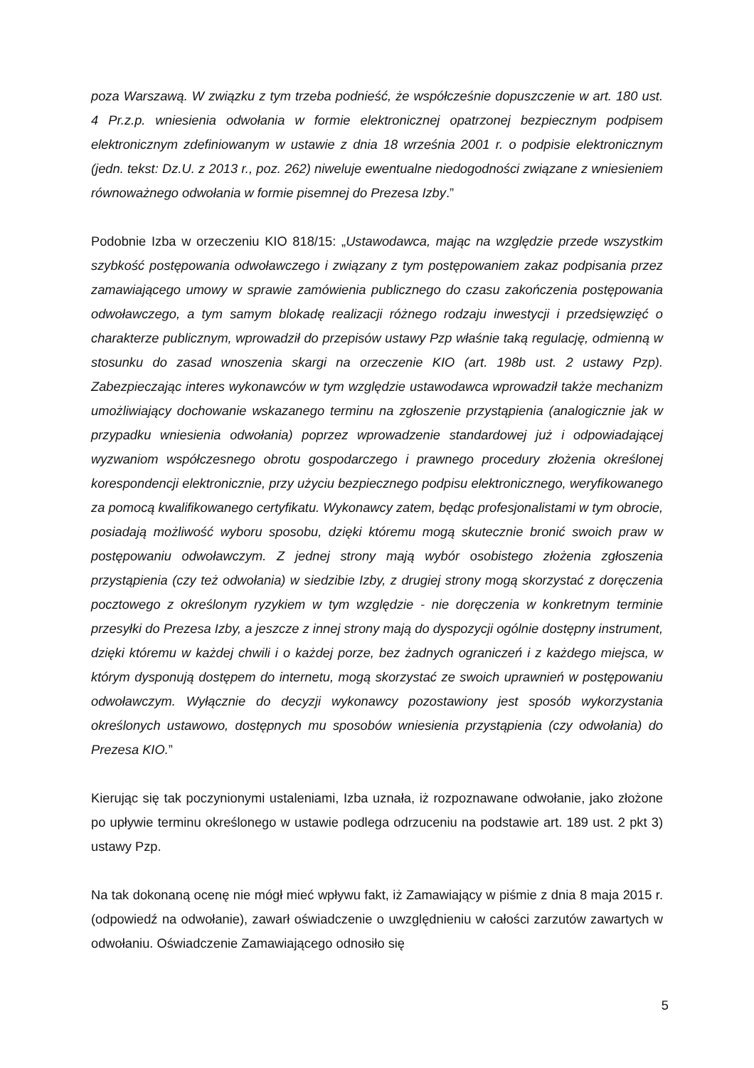poza Warszawą. W związku z tym trzeba podnieść, że współcześnie dopuszczenie w art. 180 ust. 4 Pr.z.p. wniesienia odwołania w formie elektronicznej opatrzonej bezpiecznym podpisem elektronicznym zdefiniowanym w ustawie z dnia 18 września 2001 r. o podpisie elektronicznym (jedn. tekst: Dz.U. z 2013 r., poz. 262) niweluje ewentualne niedogodności związane z wniesieniem równoważnego odwołania w formie pisemnej do Prezesa Izby.”
Podobnie Izba w orzeczeniu KIO 818/15: „Ustawodawca, mając na względzie przede wszystkim szybkość postępowania odwoławczego i związany z tym postępowaniem zakaz podpisania przez zamawiającego umowy w sprawie zamówienia publicznego do czasu zakończenia postępowania odwoławczego, a tym samym blokadę realizacji różnego rodzaju inwestycji i przedsięwzięć o charakterze publicznym, wprowadził do przepisów ustawy Pzp właśnie taką regulację, odmienną w stosunku do zasad wnoszenia skargi na orzeczenie KIO (art. 198b ust. 2 ustawy Pzp). Zabezpieczając interes wykonawców w tym względzie ustawodawca wprowadził także mechanizm umożliwiający dochowanie wskazanego terminu na zgłoszenie przystąpienia (analogicznie jak w przypadku wniesienia odwołania) poprzez wprowadzenie standardowej już i odpowiadającej wyzwaniom współczesnego obrotu gospodarczego i prawnego procedury złożenia określonej korespondencji elektronicznie, przy użyciu bezpiecznego podpisu elektronicznego, weryfikowanego za pomocą kwalifikowanego certyfikatu. Wykonawcy zatem, będąc profesjonalistami w tym obrocie, posiadają możliwość wyboru sposobu, dzięki któremu mogą skutecznie bronić swoich praw w postępowaniu odwoławczym. Z jednej strony mają wybór osobistego złożenia zgłoszenia przystąpienia (czy też odwołania) w siedzibie Izby, z drugiej strony mogą skorzystać z doręczenia pocztowego z określonym ryzykiem w tym względzie - nie doręczenia w konkretnym terminie przesyłki do Prezesa Izby, a jeszcze z innej strony mają do dyspozycji ogólnie dostępny instrument, dzięki któremu w każdej chwili i o każdej porze, bez żadnych ograniczeń i z każdego miejsca, w którym dysponują dostępem do internetu, mogą skorzystać ze swoich uprawnień w postępowaniu odwoławczym. Wyłącznie do decyzji wykonawcy pozostawiony jest sposób wykorzystania określonych ustawowo, dostępnych mu sposobów wniesienia przystąpienia (czy odwołania) do Prezesa KIO.”
Kierując się tak poczynionymi ustaleniami, Izba uznała, iż rozpoznawane odwołanie, jako złożone po upływie terminu określonego w ustawie podlega odrzuceniu na podstawie art. 189 ust. 2 pkt 3) ustawy Pzp.
Na tak dokonaną ocenę nie mógł mieć wpływu fakt, iż Zamawiający w piśmie z dnia 8 maja 2015 r. (odpowiedź na odwołanie), zawarł oświadczenie o uwzględnieniu w całości zarzutów zawartych w odwołaniu. Oświadczenie Zamawiającego odnosiło się
5